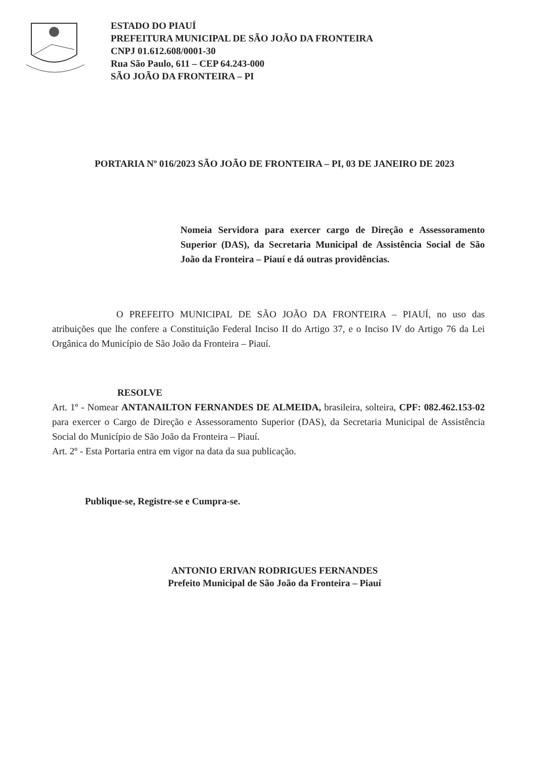ESTADO DO PIAUÍ
PREFEITURA MUNICIPAL DE SÃO JOÃO DA FRONTEIRA
CNPJ 01.612.608/0001-30
Rua São Paulo, 611 – CEP 64.243-000
SÃO JOÃO DA FRONTEIRA – PI
PORTARIA Nº 016/2023 SÃO JOÃO DE FRONTEIRA – PI, 03 DE JANEIRO DE 2023
Nomeia Servidora para exercer cargo de Direção e Assessoramento Superior (DAS), da Secretaria Municipal de Assistência Social de São João da Fronteira – Piauí e dá outras providências.
O PREFEITO MUNICIPAL DE SÃO JOÃO DA FRONTEIRA – PIAUÍ, no uso das atribuições que lhe confere a Constituição Federal Inciso II do Artigo 37, e o Inciso IV do Artigo 76 da Lei Orgânica do Município de São João da Fronteira – Piauí.
RESOLVE
Art. 1º - Nomear ANTANAILTON FERNANDES DE ALMEIDA, brasileira, solteira, CPF: 082.462.153-02 para exercer o Cargo de Direção e Assessoramento Superior (DAS), da Secretaria Municipal de Assistência Social do Município de São João da Fronteira – Piauí.
Art. 2º - Esta Portaria entra em vigor na data da sua publicação.
Publique-se, Registre-se e Cumpra-se.
ANTONIO ERIVAN RODRIGUES FERNANDES
Prefeito Municipal de São João da Fronteira – Piauí